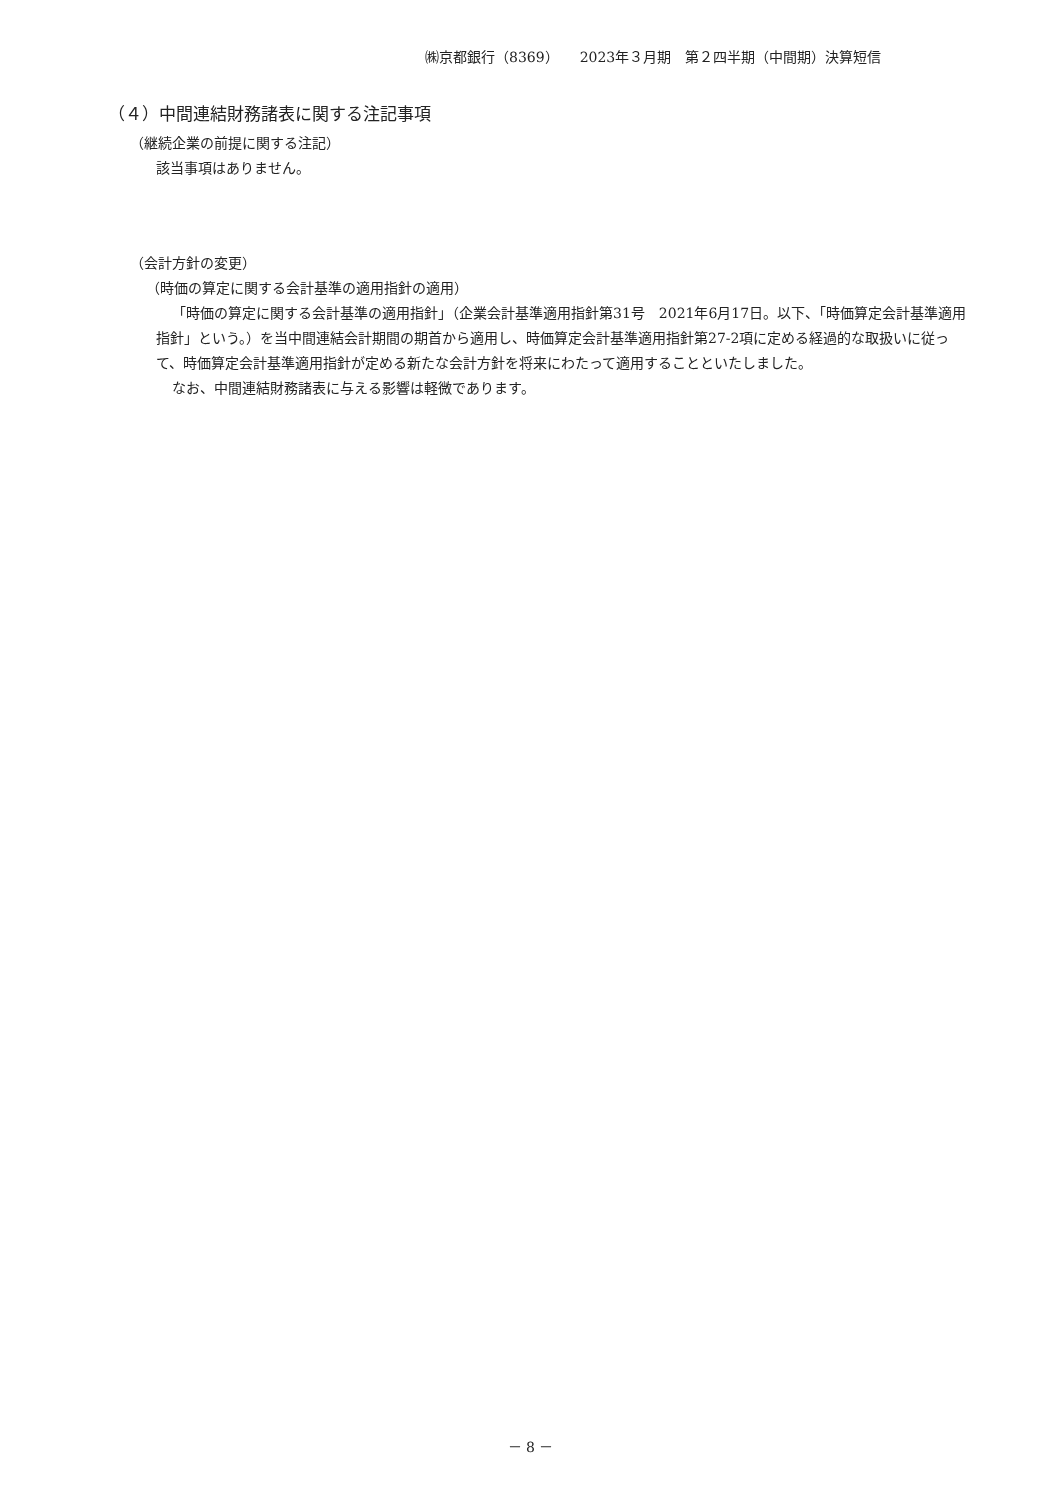㈱京都銀行（8369）　　2023年３月期　第２四半期（中間期）決算短信
（４）中間連結財務諸表に関する注記事項
（継続企業の前提に関する注記）
該当事項はありません。
（会計方針の変更）
（時価の算定に関する会計基準の適用指針の適用）
「時価の算定に関する会計基準の適用指針」（企業会計基準適用指針第31号　2021年6月17日。以下、「時価算定会計基準適用指針」という。）を当中間連結会計期間の期首から適用し、時価算定会計基準適用指針第27-2項に定める経過的な取扱いに従って、時価算定会計基準適用指針が定める新たな会計方針を将来にわたって適用することといたしました。
なお、中間連結財務諸表に与える影響は軽微であります。
－ 8 －